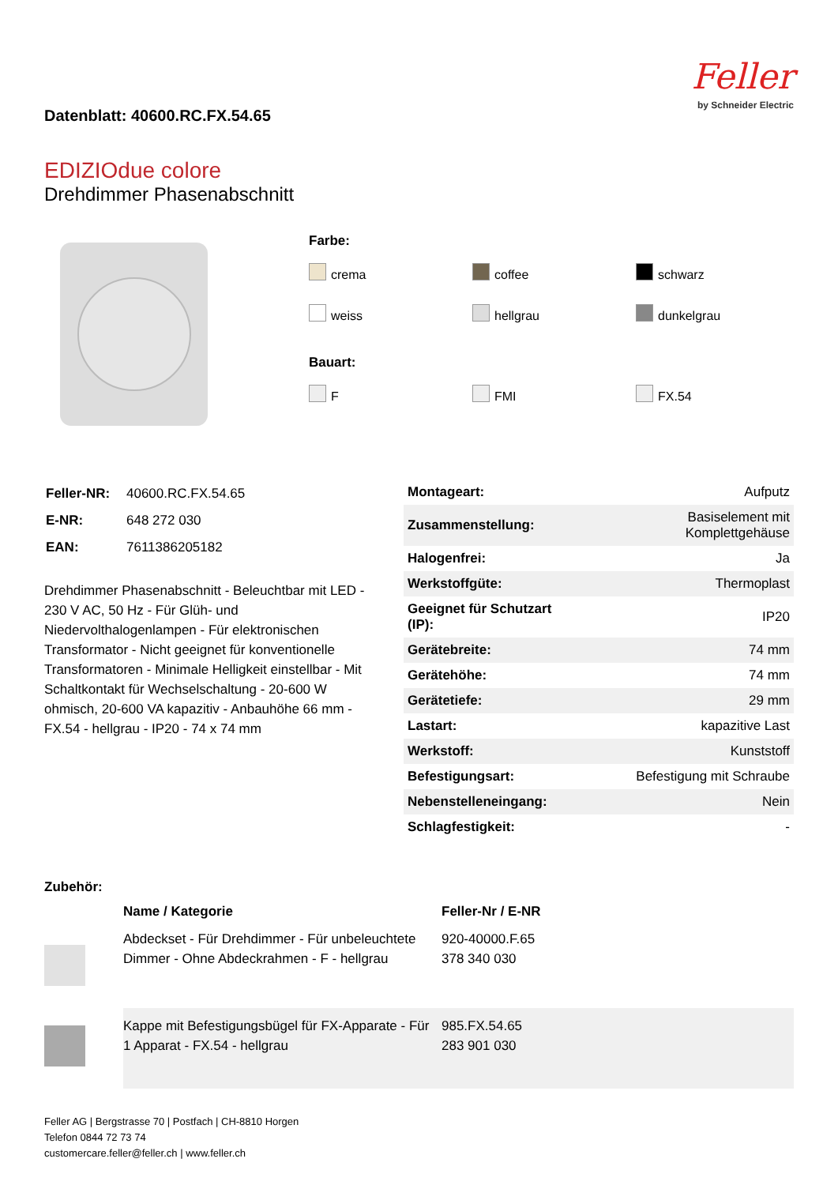Datenblatt: 40600.RC.FX.54.65
Feller
by Schneider Electric
EDIZIOdue colore
Drehdimmer Phasenabschnitt
Farbe:
crema coffee schwarz weiss hellgrau dunkelgrau
Bauart:
F FMI FX.54
| Feller-NR: | 40600.RC.FX.54.65 |
| E-NR: | 648 272 030 |
| EAN: | 7611386205182 |
Drehdimmer Phasenabschnitt - Beleuchtbar mit LED - 230 V AC, 50 Hz - Für Glüh- und Niedervolthalogenlampen - Für elektronischen Transformator - Nicht geeignet für konventionelle Transformatoren - Minimale Helligkeit einstellbar - Mit Schaltkontakt für Wechselschaltung - 20-600 W ohmisch, 20-600 VA kapazitiv - Anbauhöhe 66 mm - FX.54 - hellgrau - IP20 - 74 x 74 mm
| Montageart: | Aufputz |
| Zusammenstellung: | Basiselement mit Komplettgehäuse |
| Halogenfrei: | Ja |
| Werkstoffgüte: | Thermoplast |
| Geeignet für Schutzart (IP): | IP20 |
| Gerätebreite: | 74 mm |
| Gerätehöhe: | 74 mm |
| Gerätetiefe: | 29 mm |
| Lastart: | kapazitive Last |
| Werkstoff: | Kunststoff |
| Befestigungsart: | Befestigung mit Schraube |
| Nebenstelleneingang: | Nein |
| Schlagfestigkeit: | - |
Zubehör:
| | Name / Kategorie | Feller-Nr / E-NR |
| --- | --- | --- |
| | Abdeckset - Für Drehdimmer - Für unbeleuchtete Dimmer - Ohne Abdeckrahmen - F - hellgrau | 920-40000.F.65 378 340 030 |
| | Kappe mit Befestigungsbügel für FX-Apparate - Für 1 Apparat - FX.54 - hellgrau | 985.FX.54.65 283 901 030 |
Feller AG | Bergstrasse 70 | Postfach | CH-8810 Horgen
Telefon 0844 72 73 74
customercare.feller@feller.ch | www.feller.ch